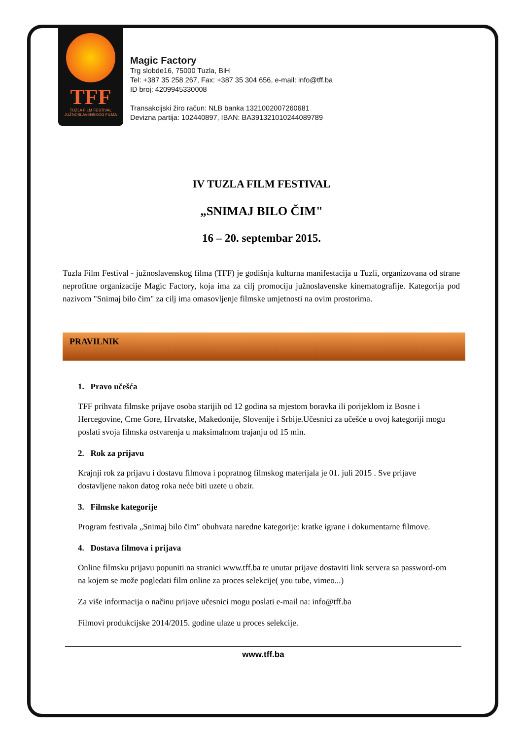TFF
TUZLA FILM FESTIVAL
JUŽNOSLAVENSKOG FILMA
Magic Factory
Trg slobde16, 75000 Tuzla, BiH
Tel: +387 35 258 267, Fax: +387 35 304 656, e-mail: info@tff.ba
ID broj: 4209945330008
Transakcijski žiro račun: NLB banka 1321002007260681
Devizna partija: 102440897, IBAN: BA391321010244089789
IV TUZLA FILM FESTIVAL
„SNIMAJ BILO ČIM"
16 – 20. septembar 2015.
Tuzla Film Festival - južnoslavenskog filma (TFF) je godišnja kulturna manifestacija u Tuzli, organizovana od strane neprofitne organizacije Magic Factory, koja ima za cilj promociju južnoslavenske kinematografije. Kategorija pod nazivom "Snimaj bilo čim" za cilj ima omasovljenje filmske umjetnosti na ovim prostorima.
PRAVILNIK
1. Pravo učešća
TFF prihvata filmske prijave osoba starijih od 12 godina sa mjestom boravka ili porijeklom iz Bosne i Hercegovine, Crne Gore, Hrvatske, Makedonije, Slovenije i Srbije.Učesnici za učešće u ovoj kategoriji mogu poslati svoja filmska ostvarenja u maksimalnom trajanju od 15 min.
2. Rok za prijavu
Krajnji rok za prijavu i dostavu filmova i popratnog filmskog materijala je 01. juli 2015 . Sve prijave dostavljene nakon datog roka neće biti uzete u obzir.
3. Filmske kategorije
Program festivala „Snimaj bilo čim" obuhvata naredne kategorije: kratke igrane i dokumentarne filmove.
4. Dostava filmova i prijava
Online filmsku prijavu popuniti na stranici www.tff.ba te unutar prijave dostaviti link servera sa password-om na kojem se može pogledati film online za proces selekcije( you tube, vimeo...)
Za više informacija o načinu prijave učesnici mogu poslati e-mail na: info@tff.ba
Filmovi produkcijske 2014/2015. godine ulaze u proces selekcije.
www.tff.ba